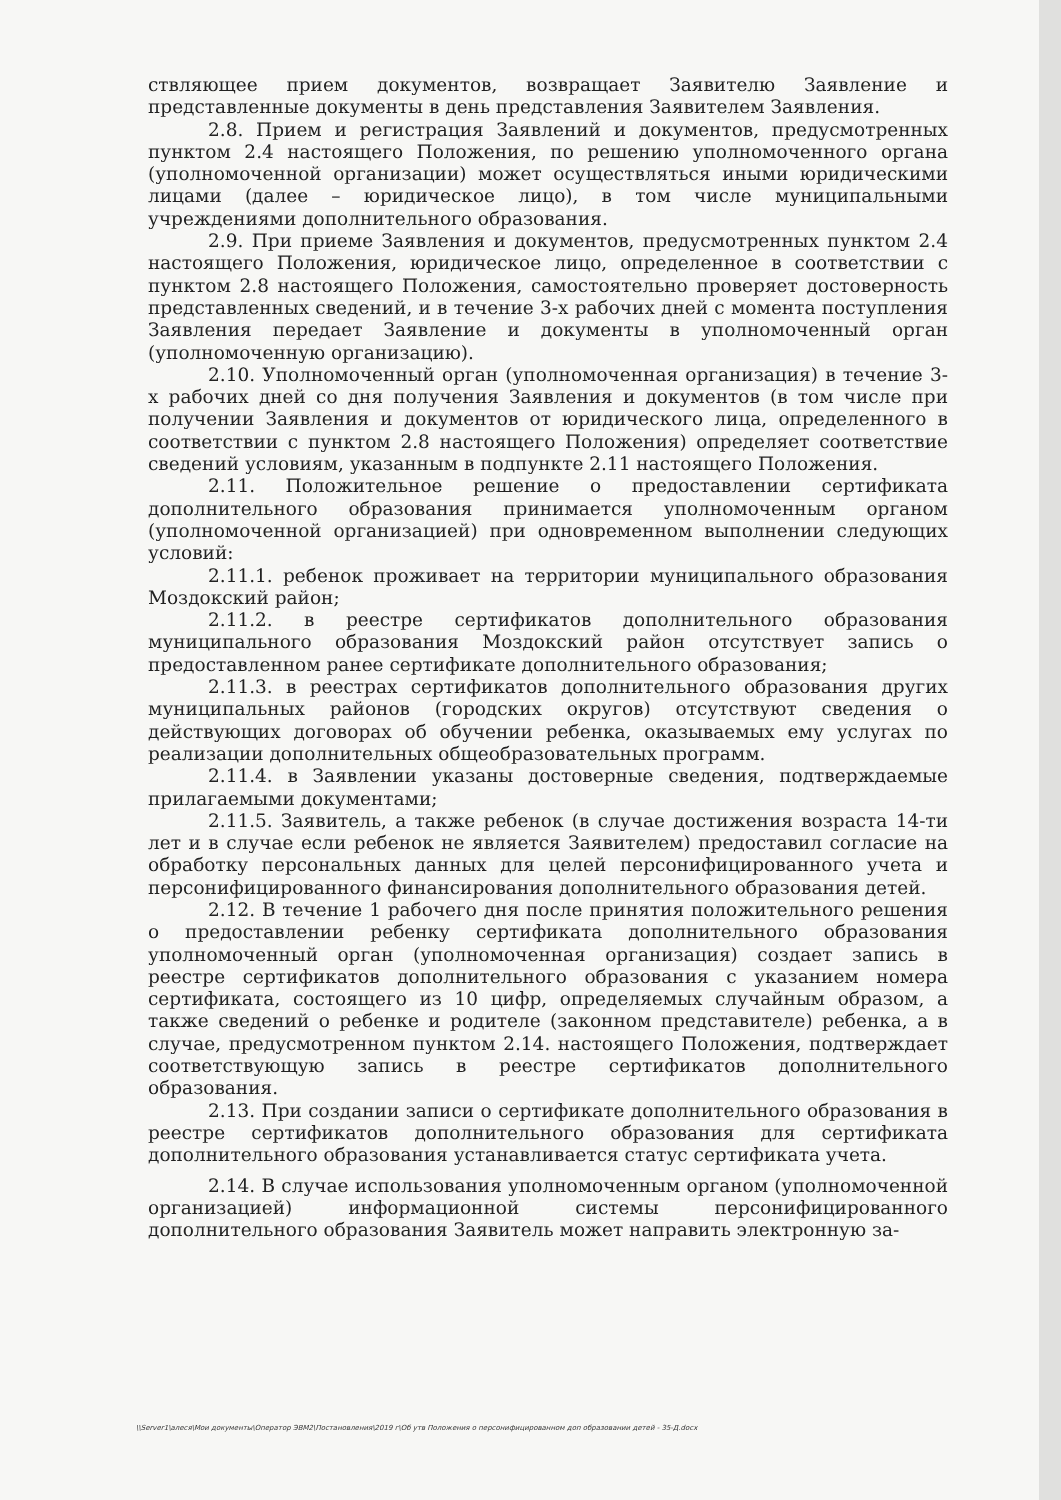ствляющее прием документов, возвращает Заявителю Заявление и представленные документы в день представления Заявителем Заявления.
2.8. Прием и регистрация Заявлений и документов, предусмотренных пунктом 2.4 настоящего Положения, по решению уполномоченного органа (уполномоченной организации) может осуществляться иными юридическими лицами (далее – юридическое лицо), в том числе муниципальными учреждениями дополнительного образования.
2.9. При приеме Заявления и документов, предусмотренных пунктом 2.4 настоящего Положения, юридическое лицо, определенное в соответствии с пунктом 2.8 настоящего Положения, самостоятельно проверяет достоверность представленных сведений, и в течение 3-х рабочих дней с момента поступления Заявления передает Заявление и документы в уполномоченный орган (уполномоченную организацию).
2.10. Уполномоченный орган (уполномоченная организация) в течение 3-х рабочих дней со дня получения Заявления и документов (в том числе при получении Заявления и документов от юридического лица, определенного в соответствии с пунктом 2.8 настоящего Положения) определяет соответствие сведений условиям, указанным в подпункте 2.11 настоящего Положения.
2.11. Положительное решение о предоставлении сертификата дополнительного образования принимается уполномоченным органом (уполномоченной организацией) при одновременном выполнении следующих условий:
2.11.1. ребенок проживает на территории муниципального образования Моздокский район;
2.11.2. в реестре сертификатов дополнительного образования муниципального образования Моздокский район отсутствует запись о предоставленном ранее сертификате дополнительного образования;
2.11.3. в реестрах сертификатов дополнительного образования других муниципальных районов (городских округов) отсутствуют сведения о действующих договорах об обучении ребенка, оказываемых ему услугах по реализации дополнительных общеобразовательных программ.
2.11.4. в Заявлении указаны достоверные сведения, подтверждаемые прилагаемыми документами;
2.11.5. Заявитель, а также ребенок (в случае достижения возраста 14-ти лет и в случае если ребенок не является Заявителем) предоставил согласие на обработку персональных данных для целей персонифицированного учета и персонифицированного финансирования дополнительного образования детей.
2.12. В течение 1 рабочего дня после принятия положительного решения о предоставлении ребенку сертификата дополнительного образования уполномоченный орган (уполномоченная организация) создает запись в реестре сертификатов дополнительного образования с указанием номера сертификата, состоящего из 10 цифр, определяемых случайным образом, а также сведений о ребенке и родителе (законном представителе) ребенка, а в случае, предусмотренном пунктом 2.14. настоящего Положения, подтверждает соответствующую запись в реестре сертификатов дополнительного образования.
2.13. При создании записи о сертификате дополнительного образования в реестре сертификатов дополнительного образования для сертификата дополнительного образования устанавливается статус сертификата учета.
2.14. В случае использования уполномоченным органом (уполномоченной организацией) информационной системы персонифицированного дополнительного образования Заявитель может направить электронную за-
\\Server1\алеся\Мои документы\Оператор ЭВМ2\Постановления\2019 г\Об утв Положения о персонифицированном доп образовании детей - 35-Д.docx